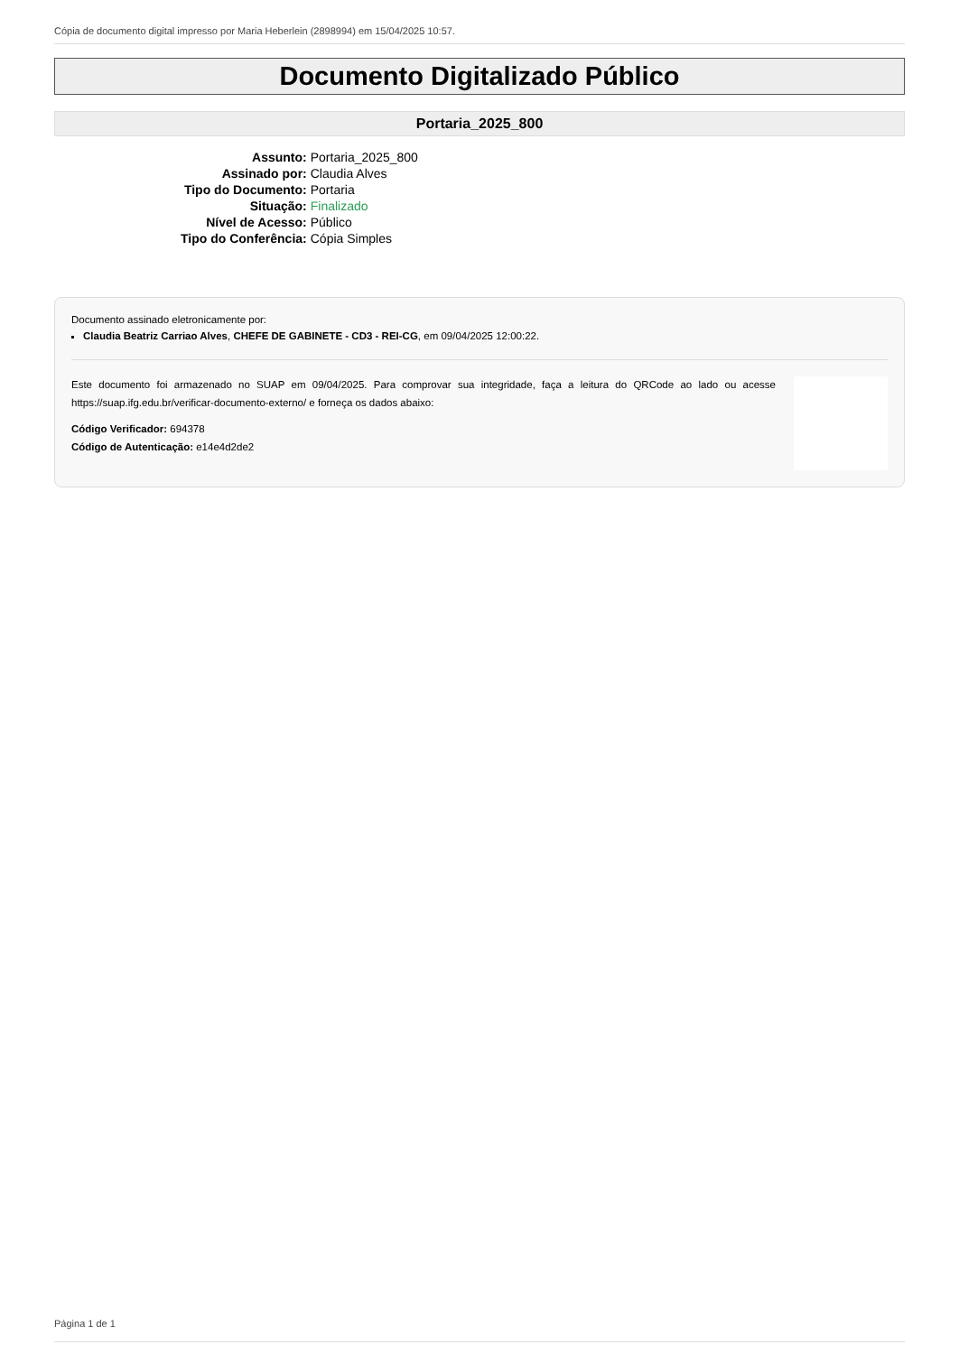Cópia de documento digital impresso por Maria Heberlein (2898994) em 15/04/2025 10:57.
Documento Digitalizado Público
Portaria_2025_800
| Assunto: | Portaria_2025_800 |
| Assinado por: | Claudia Alves |
| Tipo do Documento: | Portaria |
| Situação: | Finalizado |
| Nível de Acesso: | Público |
| Tipo do Conferência: | Cópia Simples |
Documento assinado eletronicamente por:
Claudia Beatriz Carriao Alves, CHEFE DE GABINETE - CD3 - REI-CG, em 09/04/2025 12:00:22.
Este documento foi armazenado no SUAP em 09/04/2025. Para comprovar sua integridade, faça a leitura do QRCode ao lado ou acesse https://suap.ifg.edu.br/verificar-documento-externo/ e forneça os dados abaixo:
Código Verificador: 694378
Código de Autenticação: e14e4d2de2
Página 1 de 1